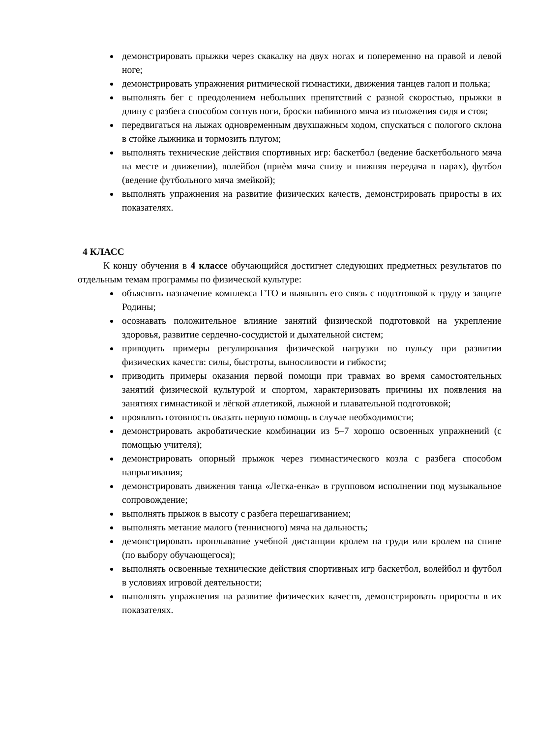демонстрировать прыжки через скакалку на двух ногах и попеременно на правой и левой ноге;
демонстрировать упражнения ритмической гимнастики, движения танцев галоп и полька;
выполнять бег с преодолением небольших препятствий с разной скоростью, прыжки в длину с разбега способом согнув ноги, броски набивного мяча из положения сидя и стоя;
передвигаться на лыжах одновременным двухшажным ходом, спускаться с пологого склона в стойке лыжника и тормозить плугом;
выполнять технические действия спортивных игр: баскетбол (ведение баскетбольного мяча на месте и движении), волейбол (приѐм мяча снизу и нижняя передача в парах), футбол (ведение футбольного мяча змейкой);
выполнять упражнения на развитие физических качеств, демонстрировать приросты в их показателях.
4 КЛАСС
К концу обучения в 4 классе обучающийся достигнет следующих предметных результатов по отдельным темам программы по физической культуре:
объяснять назначение комплекса ГТО и выявлять его связь с подготовкой к труду и защите Родины;
осознавать положительное влияние занятий физической подготовкой на укрепление здоровья, развитие сердечно-сосудистой и дыхательной систем;
приводить примеры регулирования физической нагрузки по пульсу при развитии физических качеств: силы, быстроты, выносливости и гибкости;
приводить примеры оказания первой помощи при травмах во время самостоятельных занятий физической культурой и спортом, характеризовать причины их появления на занятиях гимнастикой и лёгкой атлетикой, лыжной и плавательной подготовкой;
проявлять готовность оказать первую помощь в случае необходимости;
демонстрировать акробатические комбинации из 5–7 хорошо освоенных упражнений (с помощью учителя);
демонстрировать опорный прыжок через гимнастического козла с разбега способом напрыгивания;
демонстрировать движения танца «Летка-енка» в групповом исполнении под музыкальное сопровождение;
выполнять прыжок в высоту с разбега перешагиванием;
выполнять метание малого (теннисного) мяча на дальность;
демонстрировать проплывание учебной дистанции кролем на груди или кролем на спине (по выбору обучающегося);
выполнять освоенные технические действия спортивных игр баскетбол, волейбол и футбол в условиях игровой деятельности;
выполнять упражнения на развитие физических качеств, демонстрировать приросты в их показателях.